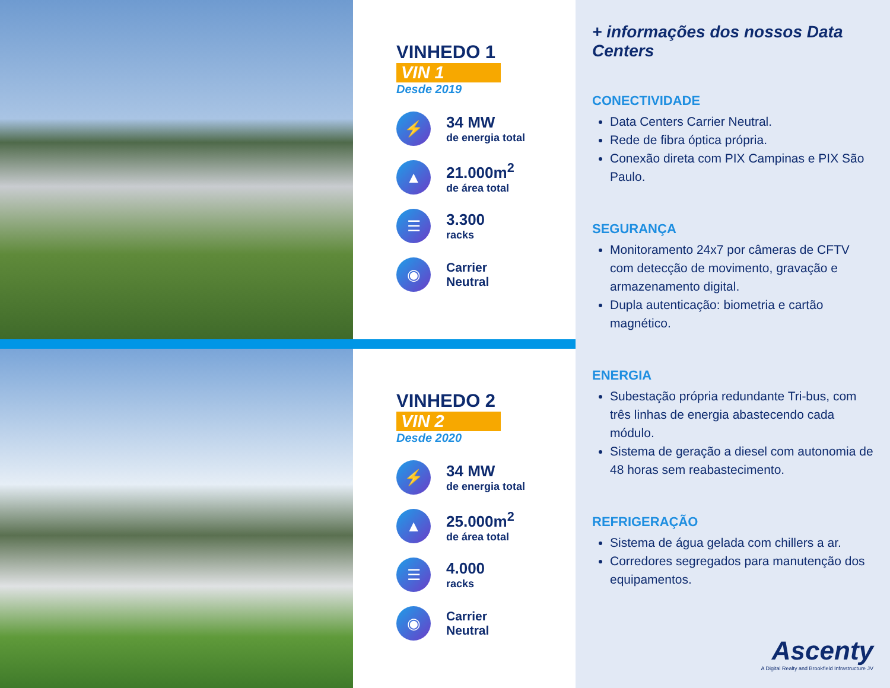VINHEDO 1
VIN 1
Desde 2019
⚡
34 MW
de energia total
▲
21.000m<sup>2</sup>
de área total
☰
3.300
racks
◉
Carrier
Neutral
VINHEDO 2
VIN 2
Desde 2020
⚡
34 MW
de energia total
▲
25.000m<sup>2</sup>
de área total
☰
4.000
racks
◉
Carrier
Neutral
+ informações dos nossos Data Centers
CONECTIVIDADE
Data Centers Carrier Neutral.
Rede de fibra óptica própria.
Conexão direta com PIX Campinas e PIX São Paulo.
SEGURANÇA
Monitoramento 24x7 por câmeras de CFTV com detecção de movimento, gravação e armazenamento digital.
Dupla autenticação: biometria e cartão magnético.
ENERGIA
Subestação própria redundante Tri-bus, com três linhas de energia abastecendo cada módulo.
Sistema de geração a diesel com autonomia de 48 horas sem reabastecimento.
REFRIGERAÇÃO
Sistema de água gelada com chillers a ar.
Corredores segregados para manutenção dos equipamentos.
Ascenty
A Digital Realty and Brookfield Infrastructure JV